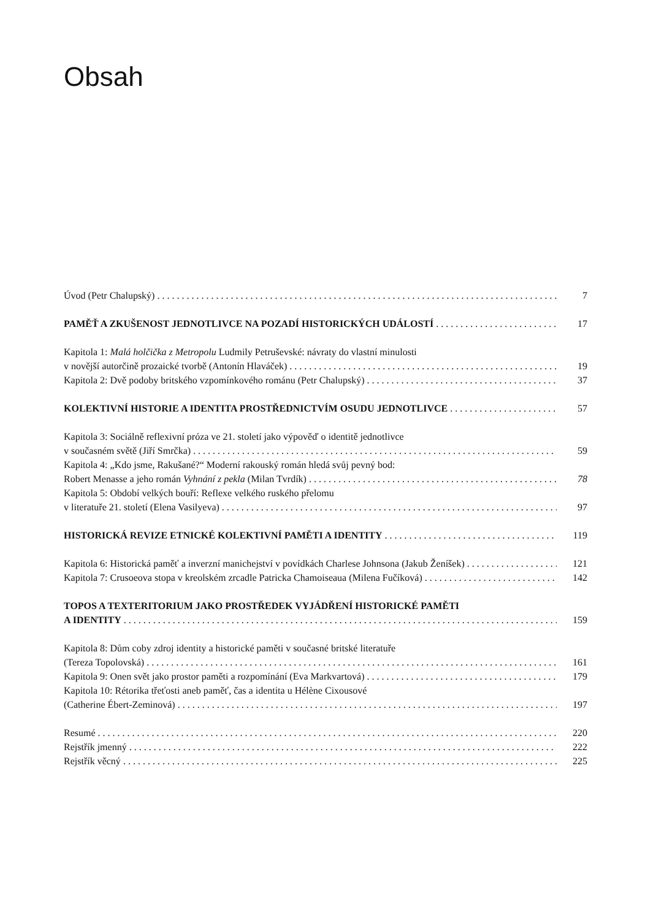Obsah
Úvod (Petr Chalupský) 7
PAMĚŤ A ZKUŠENOST JEDNOTLIVCE NA POZADÍ HISTORICKÝCH UDÁLOSTÍ 17
Kapitola 1: Malá holčička z Metropolu Ludmily Petruševské: návraty do vlastní minulosti
v novější autorčině prozaické tvorbě (Antonín Hlaváček) 19
Kapitola 2: Dvě podoby britského vzpomínkového románu (Petr Chalupský) 37
KOLEKTIVNÍ HISTORIE A IDENTITA PROSTŘEDNICTVÍM OSUDU JEDNOTLIVCE 57
Kapitola 3: Sociálně reflexivní próza ve 21. století jako výpověď o identitě jednotlivce
v současném světě (Jiří Smrčka) 59
Kapitola 4: „Kdo jsme, Rakušané?“ Moderní rakouský román hledá svůj pevný bod:
Robert Menasse a jeho román Vyhnání z pekla (Milan Tvrdík) 78
Kapitola 5: Období velkých bouří: Reflexe velkého ruského přelomu
v literatuře 21. století (Elena Vasilyeva) 97
HISTORICKÁ REVIZE ETNICKÉ KOLEKTIVNÍ PAMĚTI A IDENTITY 119
Kapitola 6: Historická paměť a inverzní manichejství v povídkách Charlese Johnsona (Jakub Ženíšek) 121
Kapitola 7: Crusoeova stopa v kreolském zrcadle Patricka Chamoiseaua (Milena Fučíková) 142
TOPOS A TEXTERITORIUM JAKO PROSTŘEDEK VYJÁDŘENÍ HISTORICKÉ PAMĚTI
A IDENTITY 159
Kapitola 8: Dům coby zdroj identity a historické paměti v současné britské literatuře
(Tereza Topolovská) 161
Kapitola 9: Onen svět jako prostor paměti a rozpomínání (Eva Markvartová) 179
Kapitola 10: Rétorika třeťosti aneb paměť, čas a identita u Hélène Cixousové
(Catherine Ébert-Zeminová) 197
Resumé 220
Rejstřík jmenný 222
Rejstřík věcný 225